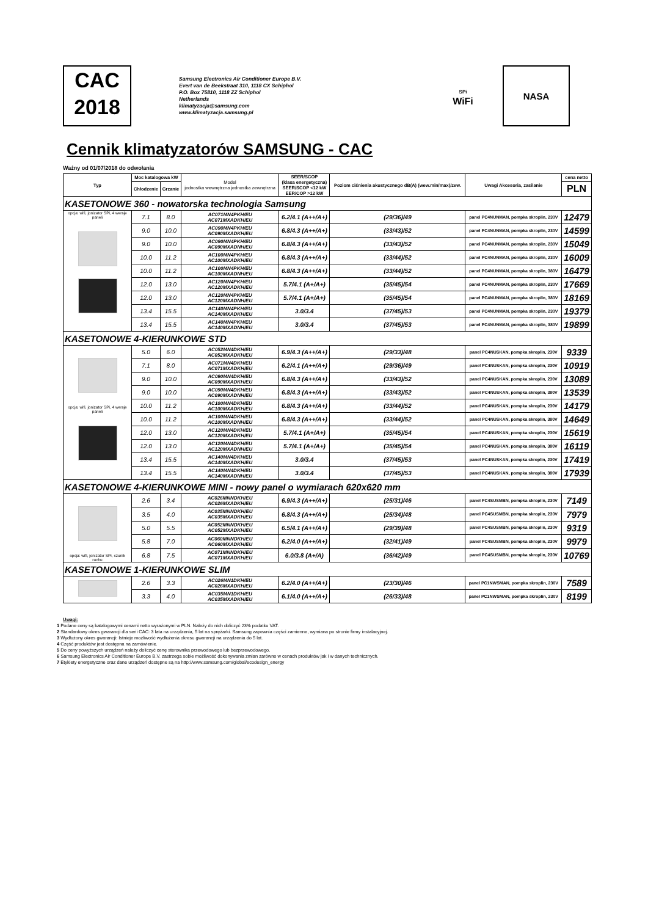CAC
2018
Samsung Electronics Air Conditioner Europe B.V.
Evert van de Beekstraat 310, 1118 CX Schiphol
P.O. Box 75810, 1118 ZZ Schiphol
Netherlands
klimatyzacja@samsung.com
www.klimatyzacja.samsung.pl
SPi
WiFi
NASA
Cennik klimatyzatorów SAMSUNG - CAC
Ważny od 01/07/2018 do odwołania
| Typ | Moc katalogowa kW | | Model jednostka wewnętrzna jednostka zewnętrzna | SEER/SCOP (klasa energetyczna) SEER/SCOP <12 kW EER/COP >12 kW | Poziom ciśnienia akustycznego dB(A) (wew.min/max)/zew. | Uwagi Akcesoria, zasilanie | cena netto |
| --- | --- | --- | --- | --- | --- | --- | --- |
| | Chłodzenie | Grzanie | | | | | PLN |
| KASETONOWE 360 - nowatorska technologia Samsung | | | | | | | |
| opcja: wifi, jonizator SPi, 4 wersje paneli | 7.1 | 8.0 | AC071MN4PKH/EU AC071MXADKH/EU | 6.2/4.1 (A++/A+) | (29/36)/49 | panel PC4NUNMAN, pompka skroplin, 230V | 12479 |
| | 9.0 | 10.0 | AC090MN4PKH/EU AC090MXADKH/EU | 6.8/4.3 (A++/A+) | (33/43)/52 | panel PC4NUNMAN, pompka skroplin, 230V | 14599 |
| | 9.0 | 10.0 | AC090MN4PKH/EU AC090MXADNH/EU | 6.8/4.3 (A++/A+) | (33/43)/52 | panel PC4NUNMAN, pompka skroplin, 230V | 15049 |
| | 10.0 | 11.2 | AC100MN4PKH/EU AC100MXADKH/EU | 6.8/4.3 (A++/A+) | (33/44)/52 | panel PC4NUNMAN, pompka skroplin, 230V | 16009 |
| | 10.0 | 11.2 | AC100MN4PKH/EU AC100MXADNH/EU | 6.8/4.3 (A++/A+) | (33/44)/52 | panel PC4NUNMAN, pompka skroplin, 380V | 16479 |
| | 12.0 | 13.0 | AC120MN4PKH/EU AC120MXADKH/EU | 5.7/4.1 (A+/A+) | (35/45)/54 | panel PC4NUNMAN, pompka skroplin, 230V | 17669 |
| | 12.0 | 13.0 | AC120MN4PKH/EU AC120MXADNH/EU | 5.7/4.1 (A+/A+) | (35/45)/54 | panel PC4NUNMAN, pompka skroplin, 380V | 18169 |
| | 13.4 | 15.5 | AC140MN4PKH/EU AC140MXADKH/EU | 3.0/3.4 | (37/45)/53 | panel PC4NUNMAN, pompka skroplin, 230V | 19379 |
| | 13.4 | 15.5 | AC140MN4PKH/EU AC140MXADNH/EU | 3.0/3.4 | (37/45)/53 | panel PC4NUNMAN, pompka skroplin, 380V | 19899 |
| KASETONOWE 4-KIERUNKOWE STD | | | | | | | |
| opcja: wifi, jonizator SPi, 4 wersje paneli | 5.0 | 6.0 | AC052MN4DKH/EU AC052MXADKH/EU | 6.9/4.3 (A++/A+) | (29/33)/48 | panel PC4NUSKAN, pompka skroplin, 230V | 9339 |
| | 7.1 | 8.0 | AC071MN4DKH/EU AC071MXADKH/EU | 6.2/4.1 (A++/A+) | (29/36)/49 | panel PC4NUSKAN, pompka skroplin, 230V | 10919 |
| | 9.0 | 10.0 | AC090MN4DKH/EU AC090MXADKH/EU | 6.8/4.3 (A++/A+) | (33/43)/52 | panel PC4NUSKAN, pompka skroplin, 230V | 13089 |
| | 9.0 | 10.0 | AC090MN4DKH/EU AC090MXADNH/EU | 6.8/4.3 (A++/A+) | (33/43)/52 | panel PC4NUSKAN, pompka skroplin, 380V | 13539 |
| | 10.0 | 11.2 | AC100MN4DKH/EU AC100MXADKH/EU | 6.8/4.3 (A++/A+) | (33/44)/52 | panel PC4NUSKAN, pompka skroplin, 230V | 14179 |
| | 10.0 | 11.2 | AC100MN4DKH/EU AC100MXADNH/EU | 6.8/4.3 (A++/A+) | (33/44)/52 | panel PC4NUSKAN, pompka skroplin, 380V | 14649 |
| | 12.0 | 13.0 | AC120MN4DKH/EU AC120MXADKH/EU | 5.7/4.1 (A+/A+) | (35/45)/54 | panel PC4NUSKAN, pompka skroplin, 230V | 15619 |
| | 12.0 | 13.0 | AC120MN4DKH/EU AC120MXADNH/EU | 5.7/4.1 (A+/A+) | (35/45)/54 | panel PC4NUSKAN, pompka skroplin, 380V | 16119 |
| | 13.4 | 15.5 | AC140MN4DKH/EU AC140MXADKH/EU | 3.0/3.4 | (37/45)/53 | panel PC4NUSKAN, pompka skroplin, 230V | 17419 |
| | 13.4 | 15.5 | AC140MN4DKH/EU AC140MXADNH/EU | 3.0/3.4 | (37/45)/53 | panel PC4NUSKAN, pompka skroplin, 380V | 17939 |
| KASETONOWE 4-KIERUNKOWE MINI - nowy panel o wymiarach 620x620 mm | | | | | | | |
| opcja: wifi, jonizator SPi, czunik ruchu | 2.6 | 3.4 | AC026MNNDKH/EU AC026MXADKH/EU | 6.9/4.3 (A++/A+) | (25/31)/46 | panel PC4SUSMBN, pompka skroplin, 230V | 7149 |
| | 3.5 | 4.0 | AC035MNNDKH/EU AC035MXADKH/EU | 6.8/4.3 (A++/A+) | (25/34)/48 | panel PC4SUSMBN, pompka skroplin, 230V | 7979 |
| | 5.0 | 5.5 | AC052MNNDKH/EU AC052MXADKH/EU | 6.5/4.1 (A++/A+) | (29/39)/48 | panel PC4SUSMBN, pompka skroplin, 230V | 9319 |
| | 5.8 | 7.0 | AC060MNNDKH/EU AC060MXADKH/EU | 6.2/4.0 (A++/A+) | (32/41)/49 | panel PC4SUSMBN, pompka skroplin, 230V | 9979 |
| | 6.8 | 7.5 | AC071MNNDKH/EU AC071MXADKH/EU | 6.0/3.8 (A+/A) | (36/42)/49 | panel PC4SUSMBN, pompka skroplin, 230V | 10769 |
| KASETONOWE 1-KIERUNKOWE SLIM | | | | | | | |
| | 2.6 | 3.3 | AC026MN1DKH/EU AC026MXADKH/EU | 6.2/4.0 (A++/A+) | (23/30)/46 | panel PC1NWSMAN, pompka skroplin, 230V | 7589 |
| | 3.3 | 4.0 | AC035MN1DKH/EU AC035MXADKH/EU | 6.1/4.0 (A++/A+) | (26/33)/48 | panel PC1NWSMAN, pompka skroplin, 230V | 8199 |
Uwagi:
1 Podane ceny są katalogowymi cenami netto wyrażonymi w PLN. Należy do nich doliczyć 23% podatku VAT.
2 Standardowy okres gwarancji dla serii CAC: 3 lata na urządzenia, 5 lat na sprężarki. Samsung zapewnia części zamienne, wymiana po stronie firmy instalacyjnej.
3 Wydłużony okres gwarancji: Istnieje możliwość wydłużenia okresu gwarancji na urządzenia do 5 lat.
4 Część produktów jest dostępna na zamówienie.
5 Do ceny powyższych urządzeń należy doliczyć cenę sterownika przewodowego lub bezprzewodowego.
6 Samsung Electronics Air Conditioner Europe B.V. zastrzega sobie możliwość dokonywania zmian zarówno w cenach produktów jak i w danych technicznych.
7 Etykiety energetyczne oraz dane urządzeń dostępne są na http://www.samsung.com/global/ecodesign_energy